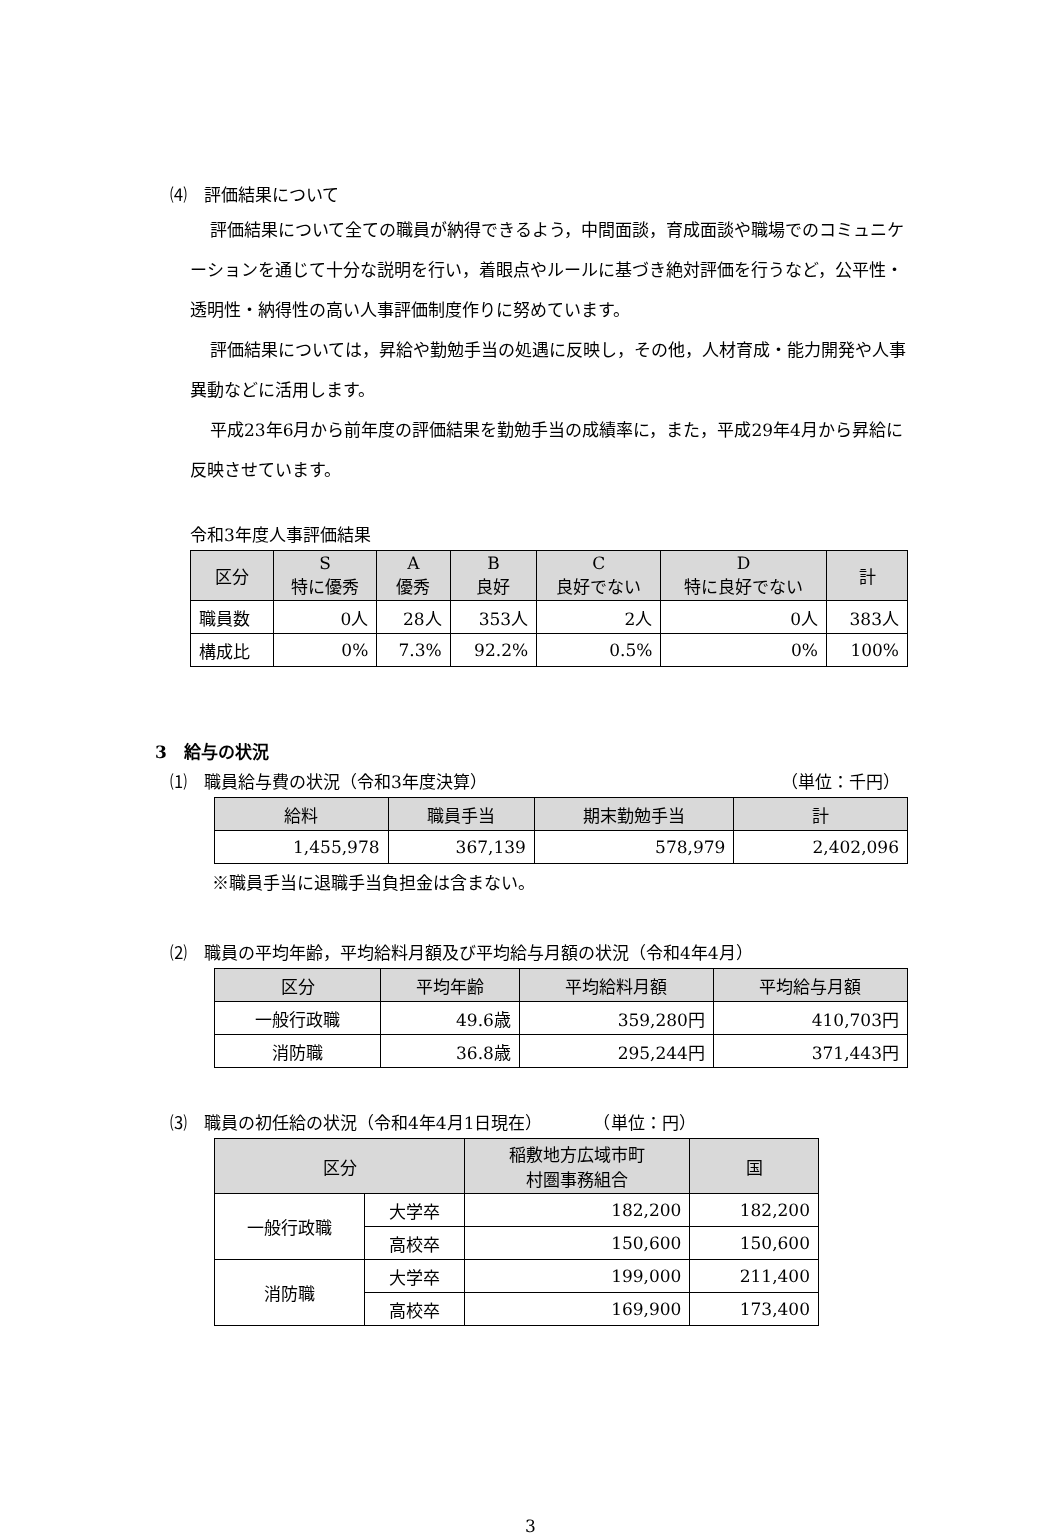⑷　評価結果について
評価結果について全ての職員が納得できるよう，中間面談，育成面談や職場でのコミュニケーションを通じて十分な説明を行い，着眼点やルールに基づき絶対評価を行うなど，公平性・透明性・納得性の高い人事評価制度作りに努めています。
評価結果については，昇給や勤勉手当の処遇に反映し，その他，人材育成・能力開発や人事異動などに活用します。
平成23年6月から前年度の評価結果を勤勉手当の成績率に，また，平成29年4月から昇給に反映させています。
令和3年度人事評価結果
| 区分 | S 特に優秀 | A 優秀 | B 良好 | C 良好でない | D 特に良好でない | 計 |
| --- | --- | --- | --- | --- | --- | --- |
| 職員数 | 0人 | 28人 | 353人 | 2人 | 0人 | 383人 |
| 構成比 | 0% | 7.3% | 92.2% | 0.5% | 0% | 100% |
3　給与の状況
⑴　職員給与費の状況（令和3年度決算） （単位：千円）
| 給料 | 職員手当 | 期末勤勉手当 | 計 |
| --- | --- | --- | --- |
| 1,455,978 | 367,139 | 578,979 | 2,402,096 |
※職員手当に退職手当負担金は含まない。
⑵　職員の平均年齢，平均給料月額及び平均給与月額の状況（令和4年4月）
| 区分 | 平均年齢 | 平均給料月額 | 平均給与月額 |
| --- | --- | --- | --- |
| 一般行政職 | 49.6歳 | 359,280円 | 410,703円 |
| 消防職 | 36.8歳 | 295,244円 | 371,443円 |
⑶　職員の初任給の状況（令和4年4月1日現在）　　　　（単位：円）
| 区分 | | 稲敷地方広域市町 村圏事務組合 | 国 |
| --- | --- | --- | --- |
| 一般行政職 | 大学卒 | 182,200 | 182,200 |
| | 高校卒 | 150,600 | 150,600 |
| 消防職 | 大学卒 | 199,000 | 211,400 |
| | 高校卒 | 169,900 | 173,400 |
3